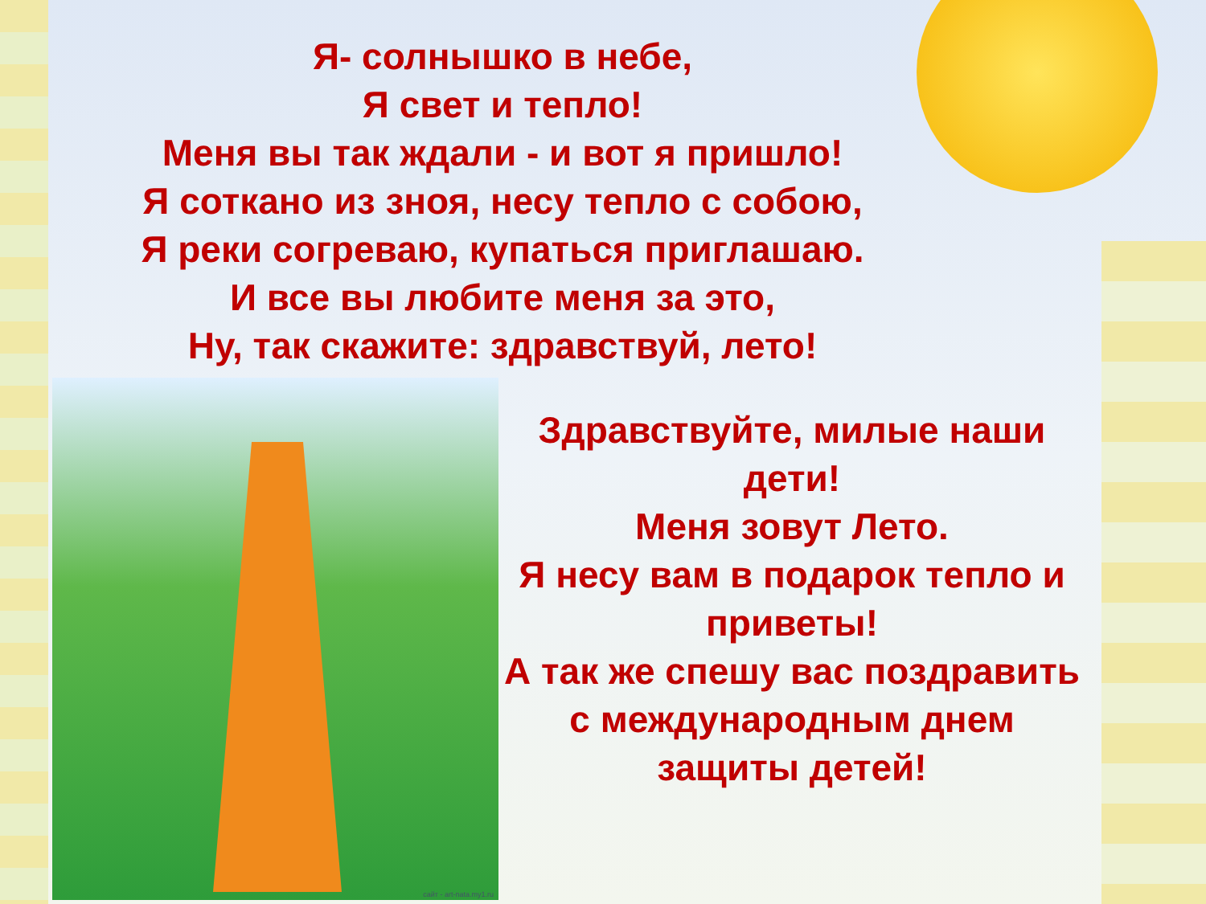Я- солнышко в небе,
Я свет и тепло!
Меня вы так ждали - и вот я пришло!
Я соткано из зноя, несу тепло с собою,
Я реки согреваю, купаться приглашаю.
И все вы любите меня за это,
Ну, так скажите: здравствуй, лето!
сайт - art-nata.my1.ru
Здравствуйте, милые наши дети!
Меня зовут Лето.
Я несу вам в подарок тепло и приветы!
А так же спешу вас поздравить
с международным днем защиты детей!